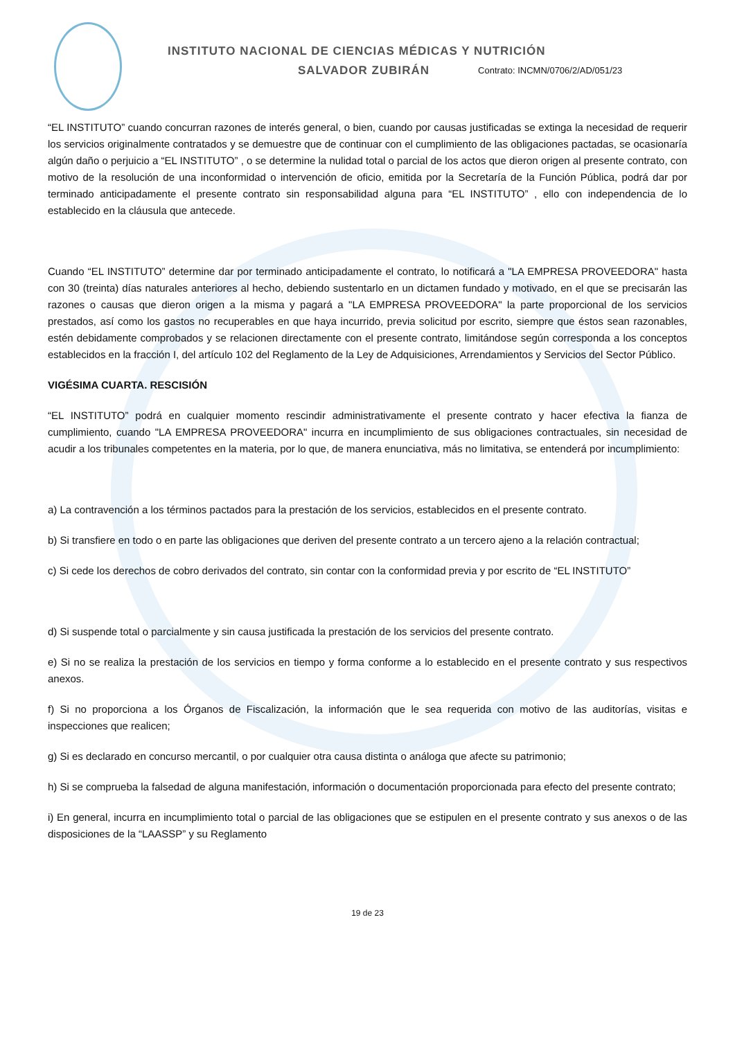INSTITUTO NACIONAL DE CIENCIAS MÉDICAS Y NUTRICIÓN
SALVADOR ZUBIRÁN
Contrato: INCMN/0706/2/AD/051/23
“EL INSTITUTO” cuando concurran razones de interés general, o bien, cuando por causas justificadas se extinga la necesidad de requerir los servicios originalmente contratados y se demuestre que de continuar con el cumplimiento de las obligaciones pactadas, se ocasionaría algún daño o perjuicio a “EL INSTITUTO” , o se determine la nulidad total o parcial de los actos que dieron origen al presente contrato, con motivo de la resolución de una inconformidad o intervención de oficio, emitida por la Secretaría de la Función Pública, podrá dar por terminado anticipadamente el presente contrato sin responsabilidad alguna para “EL INSTITUTO” , ello con independencia de lo establecido en la cláusula que antecede.
Cuando “EL INSTITUTO” determine dar por terminado anticipadamente el contrato, lo notificará a "LA EMPRESA PROVEEDORA" hasta con 30 (treinta) días naturales anteriores al hecho, debiendo sustentarlo en un dictamen fundado y motivado, en el que se precisarán las razones o causas que dieron origen a la misma y pagará a "LA EMPRESA PROVEEDORA" la parte proporcional de los servicios prestados, así como los gastos no recuperables en que haya incurrido, previa solicitud por escrito, siempre que éstos sean razonables, estén debidamente comprobados y se relacionen directamente con el presente contrato, limitándose según corresponda a los conceptos establecidos en la fracción I, del artículo 102 del Reglamento de la Ley de Adquisiciones, Arrendamientos y Servicios del Sector Público.
VIGÉSIMA CUARTA. RESCISIÓN
“EL INSTITUTO” podrá en cualquier momento rescindir administrativamente el presente contrato y hacer efectiva la fianza de cumplimiento, cuando "LA EMPRESA PROVEEDORA" incurra en incumplimiento de sus obligaciones contractuales, sin necesidad de acudir a los tribunales competentes en la materia, por lo que, de manera enunciativa, más no limitativa, se entenderá por incumplimiento:
a) La contravención a los términos pactados para la prestación de los servicios, establecidos en el presente contrato.
b) Si transfiere en todo o en parte las obligaciones que deriven del presente contrato a un tercero ajeno a la relación contractual;
c) Si cede los derechos de cobro derivados del contrato, sin contar con la conformidad previa y por escrito de “EL INSTITUTO”
d) Si suspende total o parcialmente y sin causa justificada la prestación de los servicios del presente contrato.
e) Si no se realiza la prestación de los servicios en tiempo y forma conforme a lo establecido en el presente contrato y sus respectivos anexos.
f) Si no proporciona a los Órganos de Fiscalización, la información que le sea requerida con motivo de las auditorías, visitas e inspecciones que realicen;
g) Si es declarado en concurso mercantil, o por cualquier otra causa distinta o análoga que afecte su patrimonio;
h) Si se comprueba la falsedad de alguna manifestación, información o documentación proporcionada para efecto del presente contrato;
i) En general, incurra en incumplimiento total o parcial de las obligaciones que se estipulen en el presente contrato y sus anexos o de las disposiciones de la “LAASSP” y su Reglamento
19 de 23